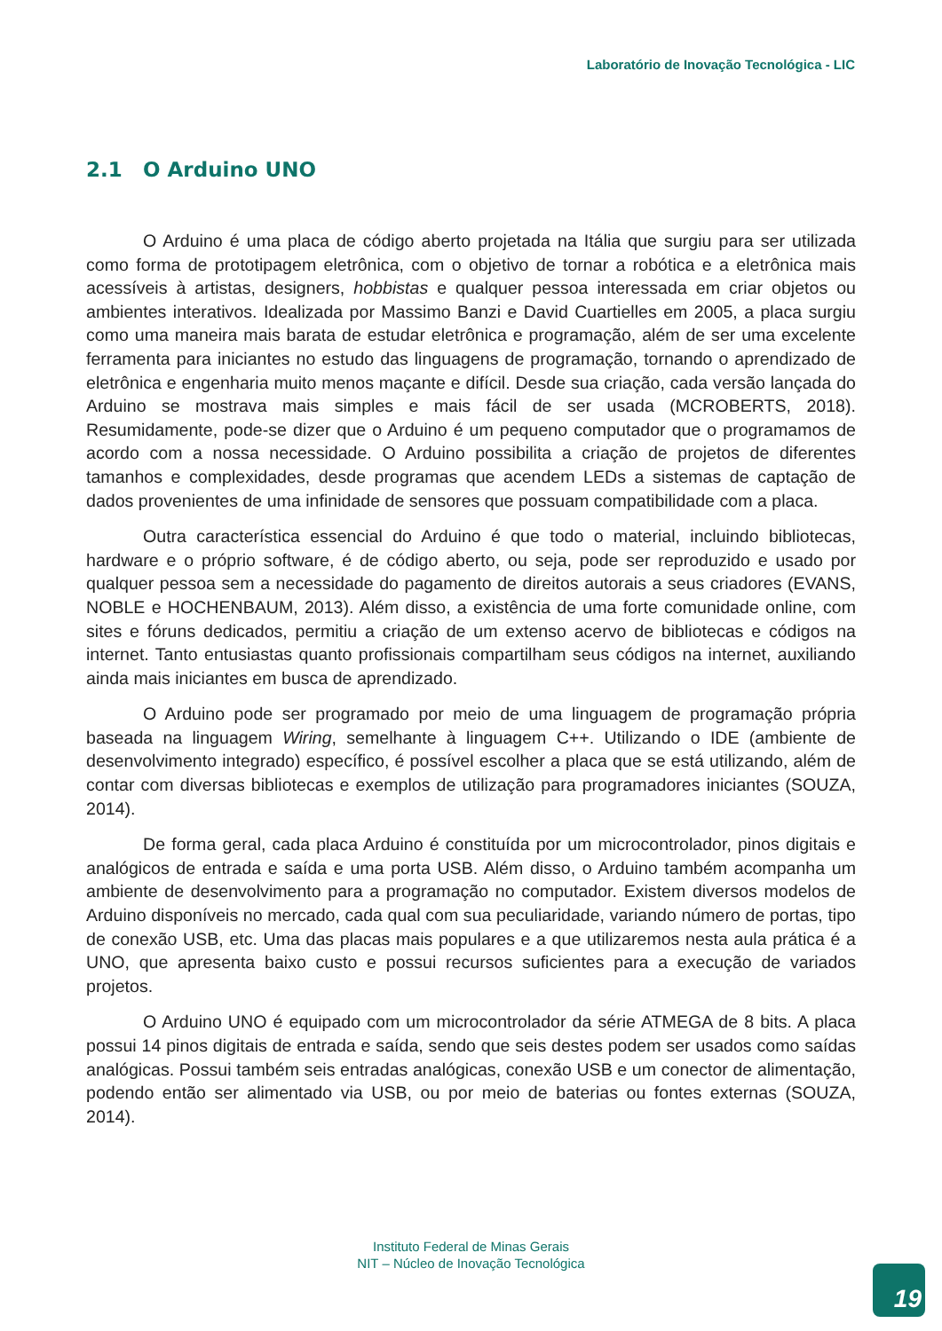Laboratório de Inovação Tecnológica - LIC
2.1 O Arduino UNO
O Arduino é uma placa de código aberto projetada na Itália que surgiu para ser utilizada como forma de prototipagem eletrônica, com o objetivo de tornar a robótica e a eletrônica mais acessíveis à artistas, designers, hobbistas e qualquer pessoa interessada em criar objetos ou ambientes interativos. Idealizada por Massimo Banzi e David Cuartielles em 2005, a placa surgiu como uma maneira mais barata de estudar eletrônica e programação, além de ser uma excelente ferramenta para iniciantes no estudo das linguagens de programação, tornando o aprendizado de eletrônica e engenharia muito menos maçante e difícil. Desde sua criação, cada versão lançada do Arduino se mostrava mais simples e mais fácil de ser usada (MCROBERTS, 2018). Resumidamente, pode-se dizer que o Arduino é um pequeno computador que o programamos de acordo com a nossa necessidade. O Arduino possibilita a criação de projetos de diferentes tamanhos e complexidades, desde programas que acendem LEDs a sistemas de captação de dados provenientes de uma infinidade de sensores que possuam compatibilidade com a placa.
Outra característica essencial do Arduino é que todo o material, incluindo bibliotecas, hardware e o próprio software, é de código aberto, ou seja, pode ser reproduzido e usado por qualquer pessoa sem a necessidade do pagamento de direitos autorais a seus criadores (EVANS, NOBLE e HOCHENBAUM, 2013). Além disso, a existência de uma forte comunidade online, com sites e fóruns dedicados, permitiu a criação de um extenso acervo de bibliotecas e códigos na internet. Tanto entusiastas quanto profissionais compartilham seus códigos na internet, auxiliando ainda mais iniciantes em busca de aprendizado.
O Arduino pode ser programado por meio de uma linguagem de programação própria baseada na linguagem Wiring, semelhante à linguagem C++. Utilizando o IDE (ambiente de desenvolvimento integrado) específico, é possível escolher a placa que se está utilizando, além de contar com diversas bibliotecas e exemplos de utilização para programadores iniciantes (SOUZA, 2014).
De forma geral, cada placa Arduino é constituída por um microcontrolador, pinos digitais e analógicos de entrada e saída e uma porta USB. Além disso, o Arduino também acompanha um ambiente de desenvolvimento para a programação no computador. Existem diversos modelos de Arduino disponíveis no mercado, cada qual com sua peculiaridade, variando número de portas, tipo de conexão USB, etc. Uma das placas mais populares e a que utilizaremos nesta aula prática é a UNO, que apresenta baixo custo e possui recursos suficientes para a execução de variados projetos.
O Arduino UNO é equipado com um microcontrolador da série ATMEGA de 8 bits. A placa possui 14 pinos digitais de entrada e saída, sendo que seis destes podem ser usados como saídas analógicas. Possui também seis entradas analógicas, conexão USB e um conector de alimentação, podendo então ser alimentado via USB, ou por meio de baterias ou fontes externas (SOUZA, 2014).
Instituto Federal de Minas Gerais
NIT – Núcleo de Inovação Tecnológica
19